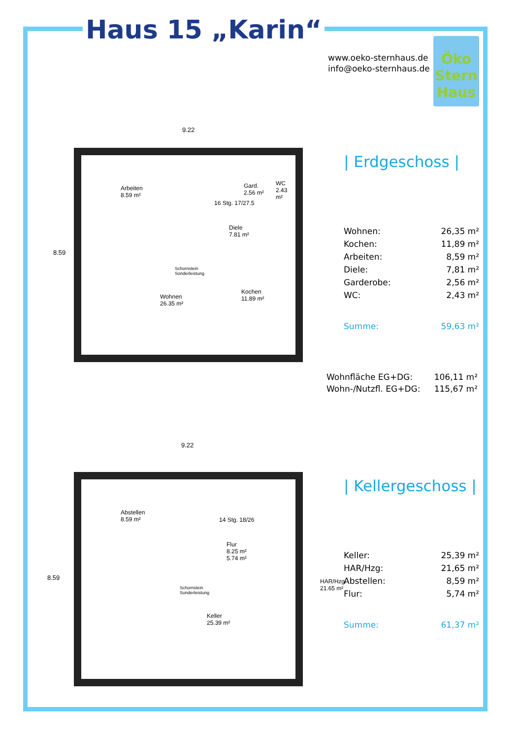Haus 15 „Karin“
www.oeko-sternhaus.de
info@oeko-sternhaus.de
Öko
Stern
Haus
9.22
8.59
Arbeiten
8.59 m²
16 Stg. 17/27.5
Gard.
2.56 m²
WC
2.43 m²
Diele
7.81 m²
Schornstein
Sonderleistung
Wohnen
26.35 m²
Kochen
11.89 m²
9.22
8.59
Abstellen
8.59 m²
14 Stg. 18/26
Flur
8.25 m²
5.74 m²
Schornstein
Sonderleistung
HAR/Hzg.
21.65 m²
Keller
25.39 m²
| Erdgeschoss |
| Wohnen: | 26,35 m² |
| Kochen: | 11,89 m² |
| Arbeiten: | 8,59 m² |
| Diele: | 7,81 m² |
| Garderobe: | 2,56 m² |
| WC: | 2,43 m² |
| Summe: | 59,63 m² |
| Wohnfläche EG+DG: | 106,11 m² |
| Wohn-/Nutzfl. EG+DG: | 115,67 m² |
| Kellergeschoss |
| Keller: | 25,39 m² |
| HAR/Hzg: | 21,65 m² |
| Abstellen: | 8,59 m² |
| Flur: | 5,74 m² |
| Summe: | 61,37 m² |